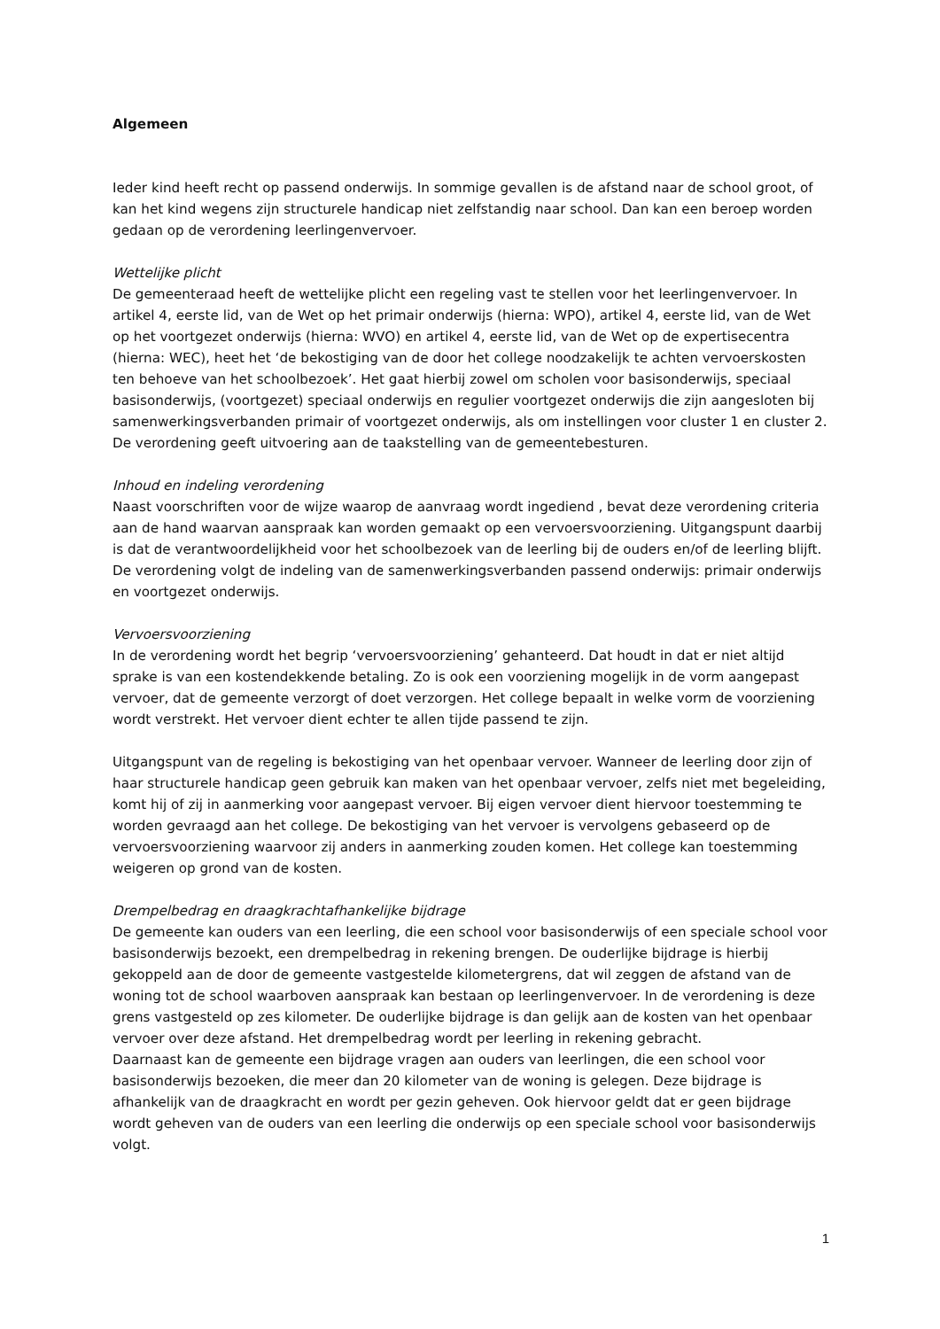Algemeen
Ieder kind heeft recht op passend onderwijs. In sommige gevallen is de afstand naar de school groot, of kan het kind wegens zijn structurele handicap niet zelfstandig naar school. Dan kan een beroep worden gedaan op de verordening leerlingenvervoer.
Wettelijke plicht
De gemeenteraad heeft de wettelijke plicht een regeling vast te stellen voor het leerlingenvervoer. In artikel 4, eerste lid, van de Wet op het primair onderwijs (hierna: WPO), artikel 4, eerste lid, van de Wet op het voortgezet onderwijs (hierna: WVO) en artikel 4, eerste lid, van de Wet op de expertisecentra (hierna: WEC), heet het ‘de bekostiging van de door het college noodzakelijk te achten vervoerskosten ten behoeve van het schoolbezoek’. Het gaat hierbij zowel om scholen voor basisonderwijs, speciaal basisonderwijs, (voortgezet) speciaal onderwijs en regulier voortgezet onderwijs die zijn aangesloten bij samenwerkingsverbanden primair of voortgezet onderwijs, als om instellingen voor cluster 1 en cluster 2. De verordening geeft uitvoering aan de taakstelling van de gemeentebesturen.
Inhoud en indeling verordening
Naast voorschriften voor de wijze waarop de aanvraag wordt ingediend , bevat deze verordening criteria aan de hand waarvan aanspraak kan worden gemaakt op een vervoersvoorziening. Uitgangspunt daarbij is dat de verantwoordelijkheid voor het schoolbezoek van de leerling bij de ouders en/of de leerling blijft. De verordening volgt de indeling van de samenwerkingsverbanden passend onderwijs: primair onderwijs en voortgezet onderwijs.
Vervoersvoorziening
In de verordening wordt het begrip ‘vervoersvoorziening’ gehanteerd. Dat houdt in dat er niet altijd sprake is van een kostendekkende betaling. Zo is ook een voorziening mogelijk in de vorm aangepast vervoer, dat de gemeente verzorgt of doet verzorgen. Het college bepaalt in welke vorm de voorziening wordt verstrekt. Het vervoer dient echter te allen tijde passend te zijn.
Uitgangspunt van de regeling is bekostiging van het openbaar vervoer. Wanneer de leerling door zijn of haar structurele handicap geen gebruik kan maken van het openbaar vervoer, zelfs niet met begeleiding, komt hij of zij in aanmerking voor aangepast vervoer. Bij eigen vervoer dient hiervoor toestemming te worden gevraagd aan het college. De bekostiging van het vervoer is vervolgens gebaseerd op de vervoersvoorziening waarvoor zij anders in aanmerking zouden komen. Het college kan toestemming weigeren op grond van de kosten.
Drempelbedrag en draagkrachtafhankelijke bijdrage
De gemeente kan ouders van een leerling, die een school voor basisonderwijs of een speciale school voor basisonderwijs bezoekt, een drempelbedrag in rekening brengen. De ouderlijke bijdrage is hierbij gekoppeld aan de door de gemeente vastgestelde kilometergrens, dat wil zeggen de afstand van de woning tot de school waarboven aanspraak kan bestaan op leerlingenvervoer. In de verordening is deze grens vastgesteld op zes kilometer. De ouderlijke bijdrage is dan gelijk aan de kosten van het openbaar vervoer over deze afstand. Het drempelbedrag wordt per leerling in rekening gebracht.
Daarnaast kan de gemeente een bijdrage vragen aan ouders van leerlingen, die een school voor basisonderwijs bezoeken, die meer dan 20 kilometer van de woning is gelegen. Deze bijdrage is afhankelijk van de draagkracht en wordt per gezin geheven. Ook hiervoor geldt dat er geen bijdrage wordt geheven van de ouders van een leerling die onderwijs op een speciale school voor basisonderwijs volgt.
1